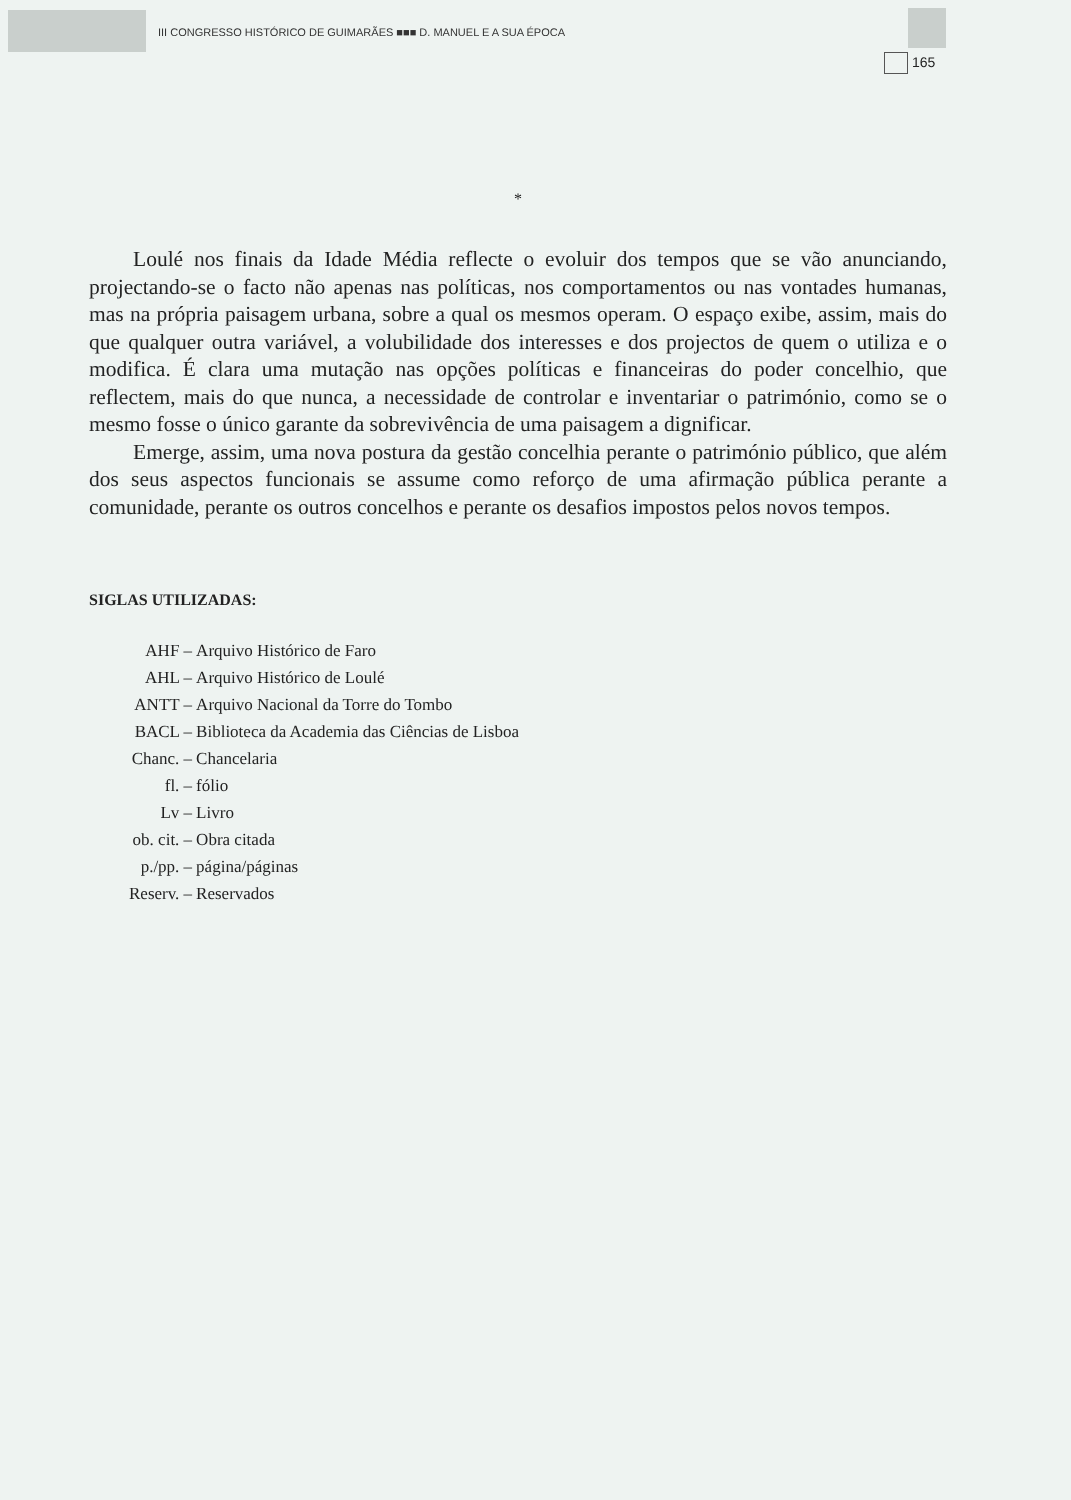III CONGRESSO HISTÓRICO DE GUIMARÃES ■■■ D. MANUEL E A SUA ÉPOCA
165
*
Loulé nos finais da Idade Média reflecte o evoluir dos tempos que se vão anunciando, projectando-se o facto não apenas nas políticas, nos comportamentos ou nas vontades humanas, mas na própria paisagem urbana, sobre a qual os mesmos operam. O espaço exibe, assim, mais do que qualquer outra variável, a volubilidade dos interesses e dos projectos de quem o utiliza e o modifica. É clara uma mutação nas opções políticas e financeiras do poder concelhio, que reflectem, mais do que nunca, a necessidade de controlar e inventariar o património, como se o mesmo fosse o único garante da sobrevivência de uma paisagem a dignificar.
Emerge, assim, uma nova postura da gestão concelhia perante o património público, que além dos seus aspectos funcionais se assume como reforço de uma afirmação pública perante a comunidade, perante os outros concelhos e perante os desafios impostos pelos novos tempos.
SIGLAS UTILIZADAS:
| AHF – | Arquivo Histórico de Faro |
| AHL – | Arquivo Histórico de Loulé |
| ANTT – | Arquivo Nacional da Torre do Tombo |
| BACL – | Biblioteca da Academia das Ciências de Lisboa |
| Chanc. – | Chancelaria |
| fl. – | fólio |
| Lv – | Livro |
| ob. cit. – | Obra citada |
| p./pp. – | página/páginas |
| Reserv. – | Reservados |